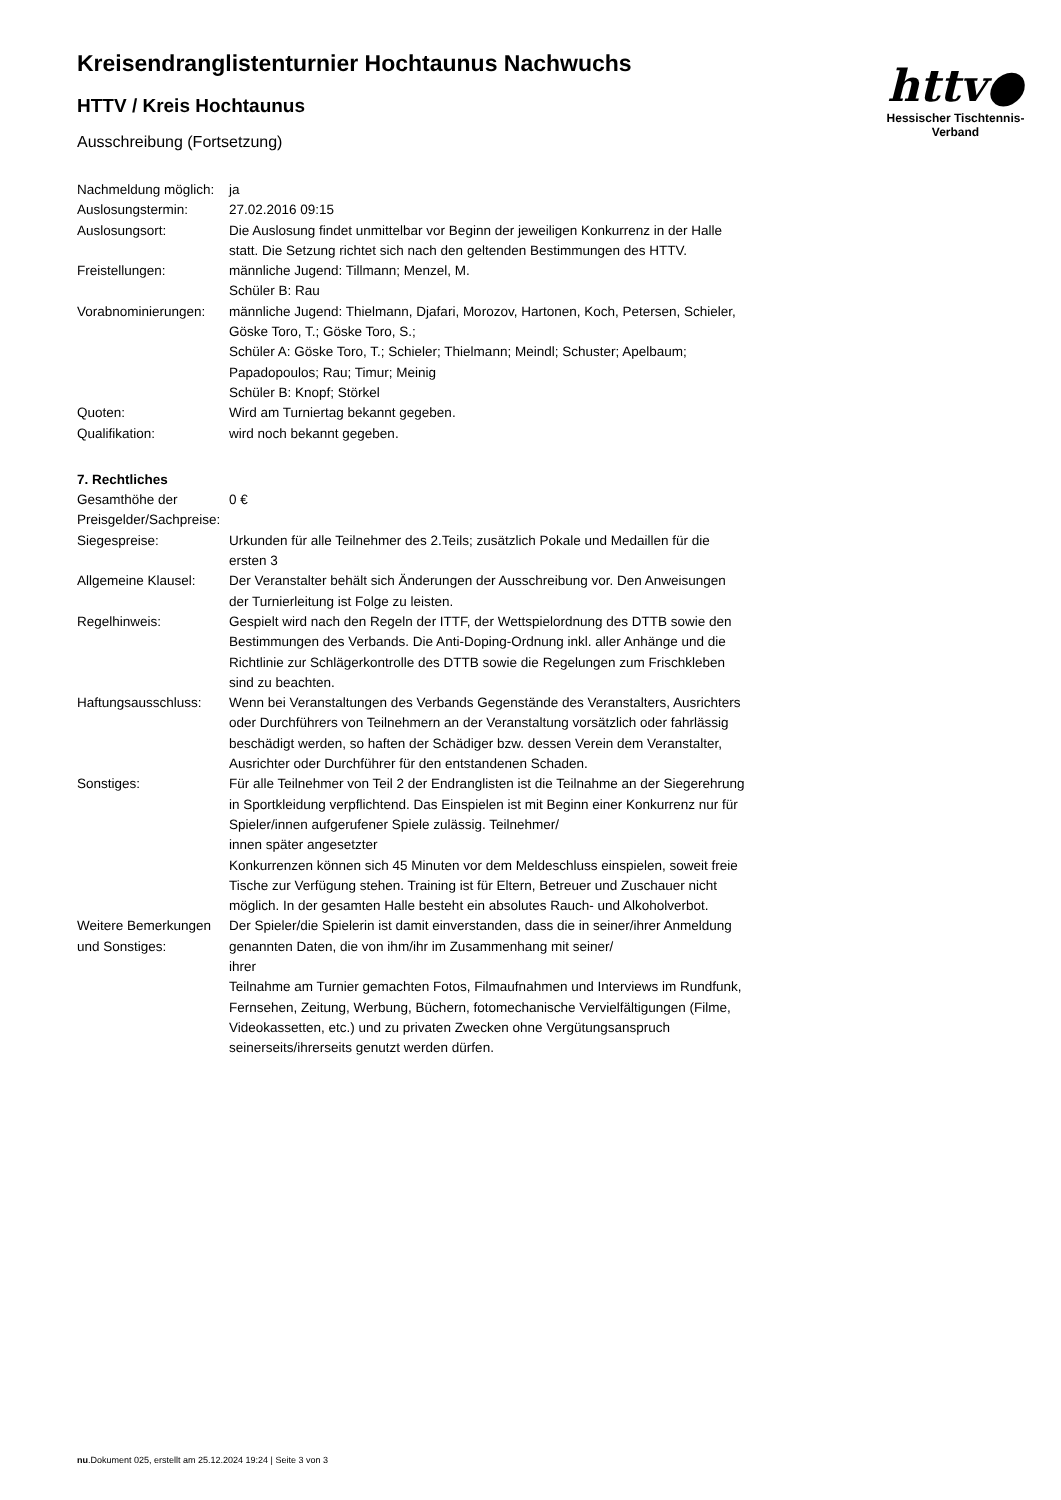Kreisendranglistenturnier Hochtaunus Nachwuchs
HTTV / Kreis Hochtaunus
Ausschreibung (Fortsetzung)
httv●
Hessischer Tischtennis-Verband
| Nachmeldung möglich: | ja |
| Auslosungstermin: | 27.02.2016 09:15 |
| Auslosungsort: | Die Auslosung findet unmittelbar vor Beginn der jeweiligen Konkurrenz in der Halle statt. Die Setzung richtet sich nach den geltenden Bestimmungen des HTTV. |
| Freistellungen: | männliche Jugend: Tillmann; Menzel, M. Schüler B: Rau |
| Vorabnominierungen: | männliche Jugend: Thielmann, Djafari, Morozov, Hartonen, Koch, Petersen, Schieler, Göske Toro, T.; Göske Toro, S.; Schüler A: Göske Toro, T.; Schieler; Thielmann; Meindl; Schuster; Apelbaum; Papadopoulos; Rau; Timur; Meinig Schüler B: Knopf; Störkel |
| Quoten: | Wird am Turniertag bekannt gegeben. |
| Qualifikation: | wird noch bekannt gegeben. |
7. Rechtliches
| Gesamthöhe der Preisgelder/Sachpreise: | 0 € |
| Siegespreise: | Urkunden für alle Teilnehmer des 2.Teils; zusätzlich Pokale und Medaillen für die ersten 3 |
| Allgemeine Klausel: | Der Veranstalter behält sich Änderungen der Ausschreibung vor. Den Anweisungen der Turnierleitung ist Folge zu leisten. |
| Regelhinweis: | Gespielt wird nach den Regeln der ITTF, der Wettspielordnung des DTTB sowie den Bestimmungen des Verbands. Die Anti-Doping-Ordnung inkl. aller Anhänge und die Richtlinie zur Schlägerkontrolle des DTTB sowie die Regelungen zum Frischkleben sind zu beachten. |
| Haftungsausschluss: | Wenn bei Veranstaltungen des Verbands Gegenstände des Veranstalters, Ausrichters oder Durchführers von Teilnehmern an der Veranstaltung vorsätzlich oder fahrlässig beschädigt werden, so haften der Schädiger bzw. dessen Verein dem Veranstalter, Ausrichter oder Durchführer für den entstandenen Schaden. |
| Sonstiges: | Für alle Teilnehmer von Teil 2 der Endranglisten ist die Teilnahme an der Siegerehrung in Sportkleidung verpflichtend. Das Einspielen ist mit Beginn einer Konkurrenz nur für Spieler/innen aufgerufener Spiele zulässig. Teilnehmer/ innen später angesetzter Konkurrenzen können sich 45 Minuten vor dem Meldeschluss einspielen, soweit freie Tische zur Verfügung stehen. Training ist für Eltern, Betreuer und Zuschauer nicht möglich. In der gesamten Halle besteht ein absolutes Rauch- und Alkoholverbot. |
| Weitere Bemerkungen und Sonstiges: | Der Spieler/die Spielerin ist damit einverstanden, dass die in seiner/ihrer Anmeldung genannten Daten, die von ihm/ihr im Zusammenhang mit seiner/ ihrer Teilnahme am Turnier gemachten Fotos, Filmaufnahmen und Interviews im Rundfunk, Fernsehen, Zeitung, Werbung, Büchern, fotomechanische Vervielfältigungen (Filme, Videokassetten, etc.) und zu privaten Zwecken ohne Vergütungsanspruch seinerseits/ihrerseits genutzt werden dürfen. |
nu.Dokument 025, erstellt am 25.12.2024 19:24 | Seite 3 von 3